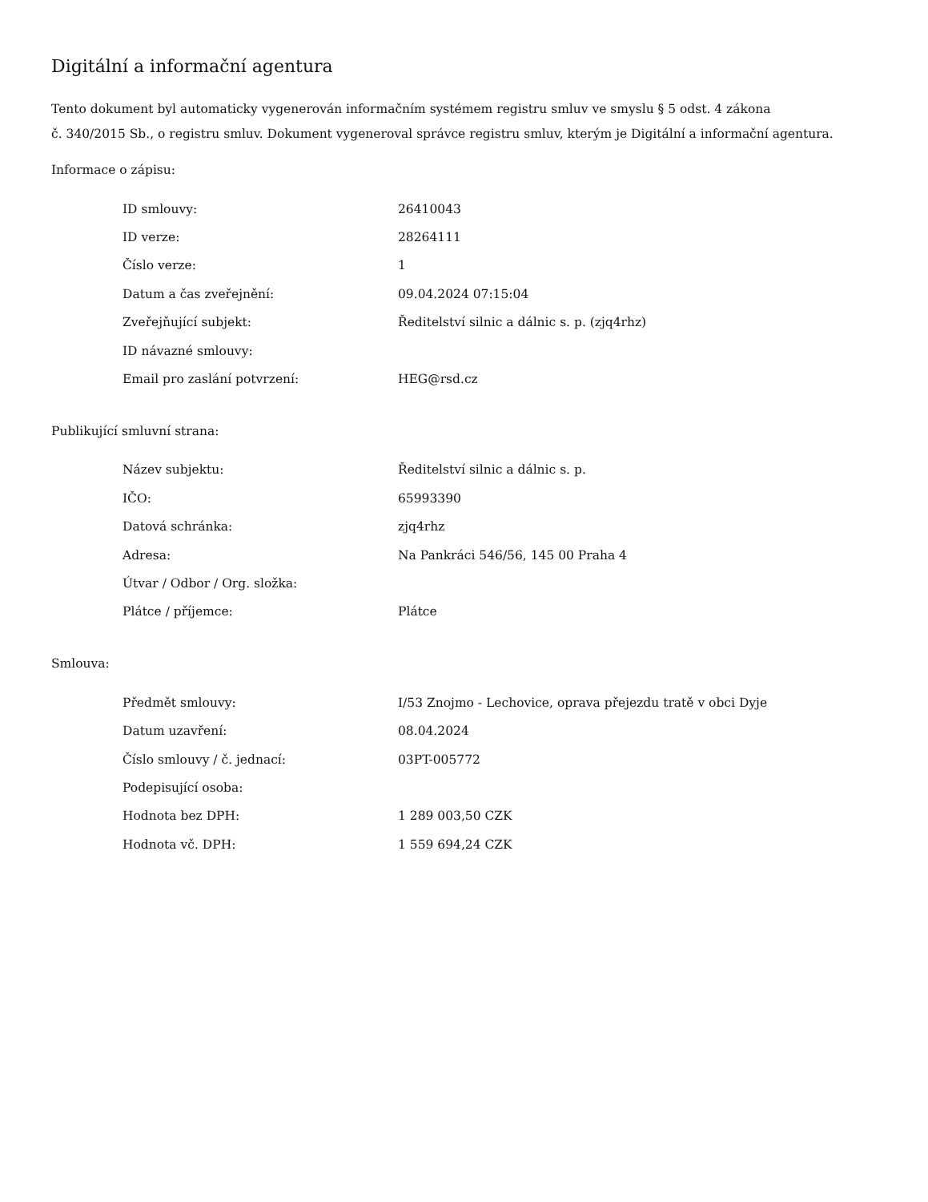Digitální a informační agentura
Tento dokument byl automaticky vygenerován informačním systémem registru smluv ve smyslu § 5 odst. 4 zákona
č. 340/2015 Sb., o registru smluv. Dokument vygeneroval správce registru smluv, kterým je Digitální a informační agentura.
Informace o zápisu:
| ID smlouvy: | 26410043 |
| ID verze: | 28264111 |
| Číslo verze: | 1 |
| Datum a čas zveřejnění: | 09.04.2024 07:15:04 |
| Zveřejňující subjekt: | Ředitelství silnic a dálnic s. p. (zjq4rhz) |
| ID návazné smlouvy: | |
| Email pro zaslání potvrzení: | HEG@rsd.cz |
Publikující smluvní strana:
| Název subjektu: | Ředitelství silnic a dálnic s. p. |
| IČO: | 65993390 |
| Datová schránka: | zjq4rhz |
| Adresa: | Na Pankráci 546/56, 145 00 Praha 4 |
| Útvar / Odbor / Org. složka: | |
| Plátce / příjemce: | Plátce |
Smlouva:
| Předmět smlouvy: | I/53 Znojmo - Lechovice, oprava přejezdu tratě v obci Dyje |
| Datum uzavření: | 08.04.2024 |
| Číslo smlouvy / č. jednací: | 03PT-005772 |
| Podepisující osoba: | |
| Hodnota bez DPH: | 1 289 003,50 CZK |
| Hodnota vč. DPH: | 1 559 694,24 CZK |